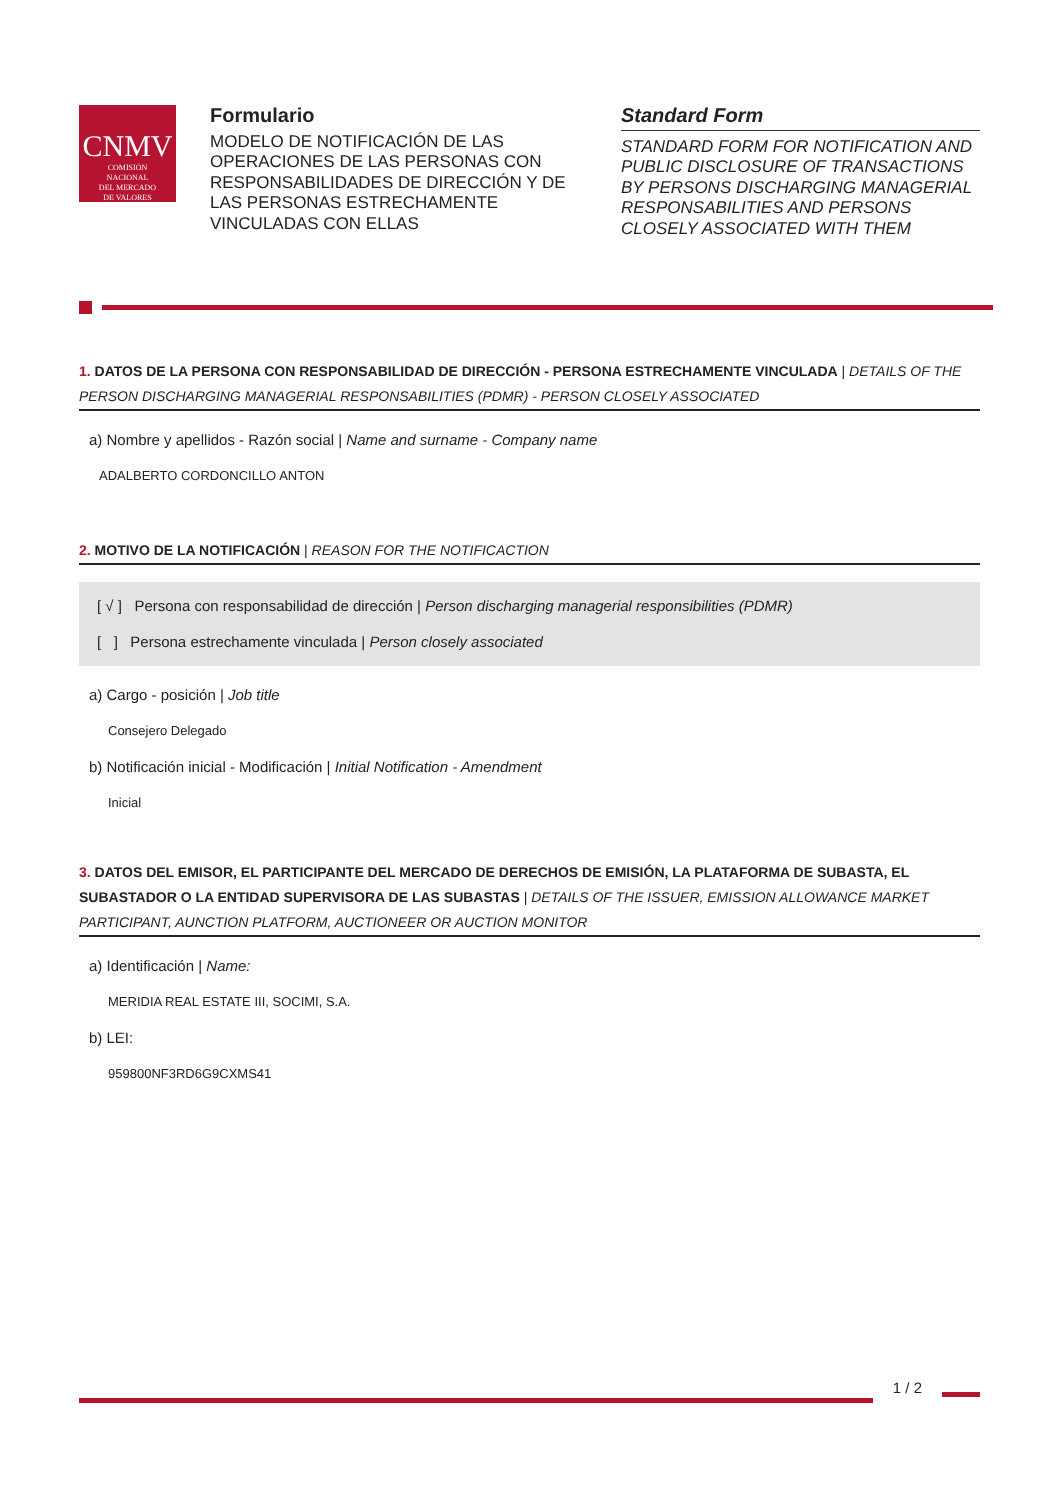CNMV
COMISIÓN
NACIONAL
DEL MERCADO
DE VALORES
Formulario
MODELO DE NOTIFICACIÓN DE LAS OPERACIONES DE LAS PERSONAS CON RESPONSABILIDADES DE DIRECCIÓN Y DE LAS PERSONAS ESTRECHAMENTE VINCULADAS CON ELLAS
Standard Form
STANDARD FORM FOR NOTIFICATION AND PUBLIC DISCLOSURE OF TRANSACTIONS BY PERSONS DISCHARGING MANAGERIAL RESPONSABILITIES AND PERSONS CLOSELY ASSOCIATED WITH THEM
1. DATOS DE LA PERSONA CON RESPONSABILIDAD DE DIRECCIÓN - PERSONA ESTRECHAMENTE VINCULADA | DETAILS OF THE PERSON DISCHARGING MANAGERIAL RESPONSABILITIES (PDMR) - PERSON CLOSELY ASSOCIATED
a) Nombre y apellidos - Razón social | Name and surname - Company name
ADALBERTO CORDONCILLO ANTON
2. MOTIVO DE LA NOTIFICACIÓN | REASON FOR THE NOTIFICACTION
[ √ ] Persona con responsabilidad de dirección | Person discharging managerial responsibilities (PDMR)
[ ] Persona estrechamente vinculada | Person closely associated
a) Cargo - posición | Job title
Consejero Delegado
b) Notificación inicial - Modificación | Initial Notification - Amendment
Inicial
3. DATOS DEL EMISOR, EL PARTICIPANTE DEL MERCADO DE DERECHOS DE EMISIÓN, LA PLATAFORMA DE SUBASTA, EL SUBASTADOR O LA ENTIDAD SUPERVISORA DE LAS SUBASTAS | DETAILS OF THE ISSUER, EMISSION ALLOWANCE MARKET PARTICIPANT, AUNCTION PLATFORM, AUCTIONEER OR AUCTION MONITOR
a) Identificación | Name:
MERIDIA REAL ESTATE III, SOCIMI, S.A.
b) LEI:
959800NF3RD6G9CXMS41
1 / 2